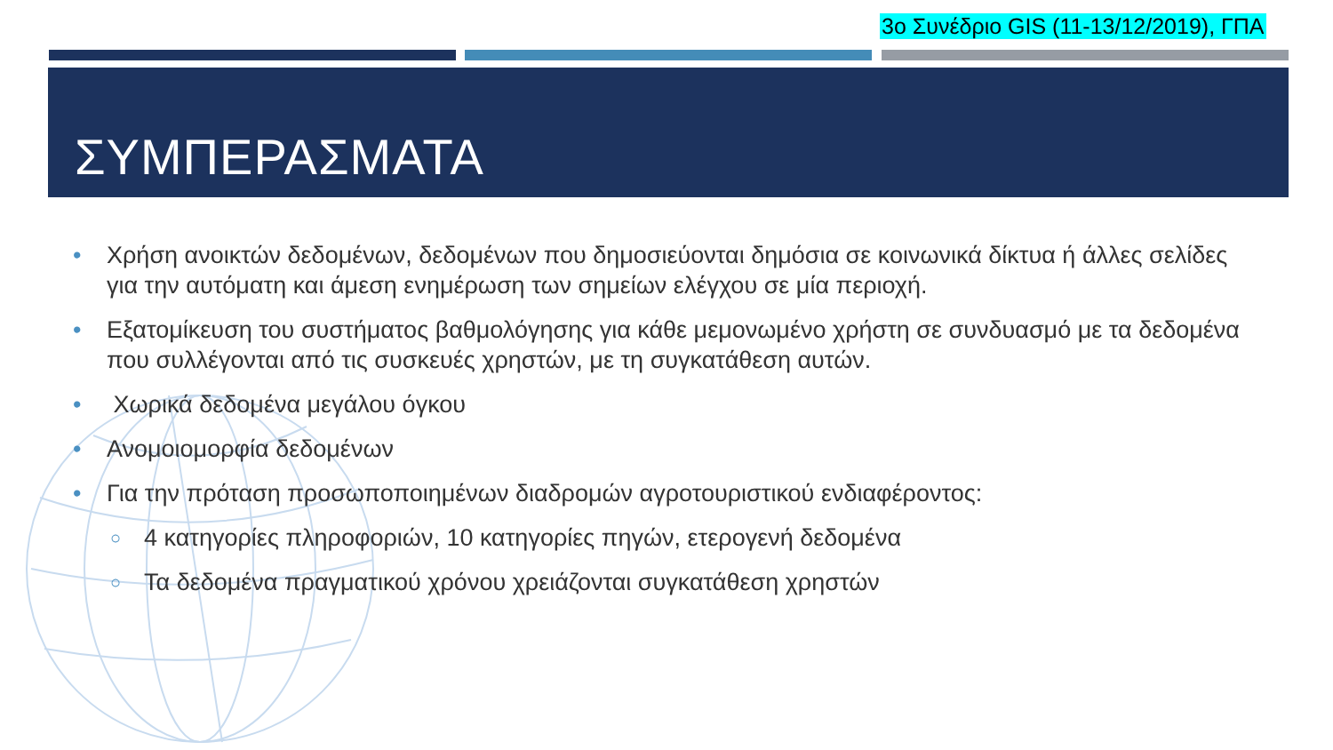3ο Συνέδριο GIS (11-13/12/2019), ΓΠΑ
ΣΥΜΠΕΡΑΣΜΑΤΑ
• Χρήση ανοικτών δεδομένων, δεδομένων που δημοσιεύονται δημόσια σε κοινωνικά δίκτυα ή άλλες σελίδες για την αυτόματη και άμεση ενημέρωση των σημείων ελέγχου σε μία περιοχή.
• Εξατομίκευση του συστήματος βαθμολόγησης για κάθε μεμονωμένο χρήστη σε συνδυασμό με τα δεδομένα που συλλέγονται από τις συσκευές χρηστών, με τη συγκατάθεση αυτών.
• Χωρικά δεδομένα μεγάλου όγκου
• Ανομοιομορφία δεδομένων
• Για την πρόταση προσωποποιημένων διαδρομών αγροτουριστικού ενδιαφέροντος:
○ 4 κατηγορίες πληροφοριών, 10 κατηγορίες πηγών, ετερογενή δεδομένα
○ Τα δεδομένα πραγματικού χρόνου χρειάζονται συγκατάθεση χρηστών